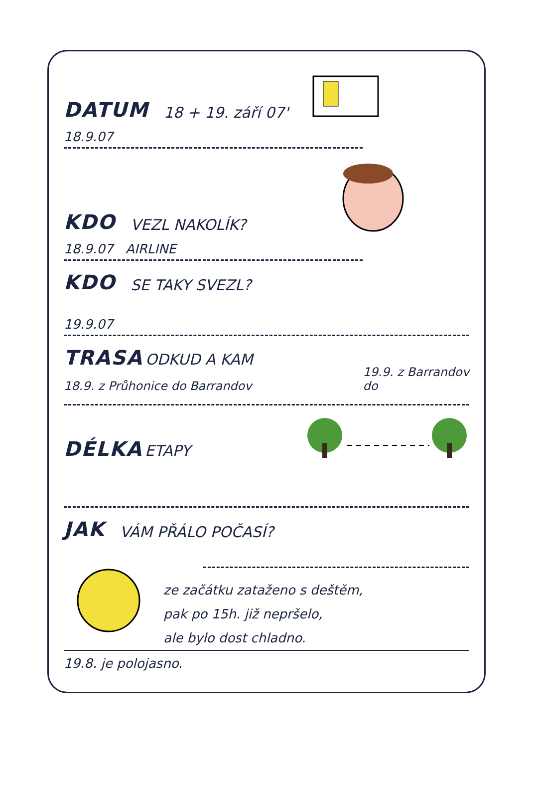DATUM 18 + 19. září 07'
18.9.07
KDO VEZL NAKOLÍK?
18.9.07 AIRLINE
KDO SE TAKY SVEZL?
19.9.07
TRASA ODKUD A KAM
18.9. z Průhonice do Barrandov
19.9. z Barrandov
do
DÉLKA ETAPY
JAK VÁM PŘÁLO POČASÍ?
ze začátku zataženo s deštěm,
pak po 15h. již nepršelo,
ale bylo dost chladno.
19.8. je polojasno.